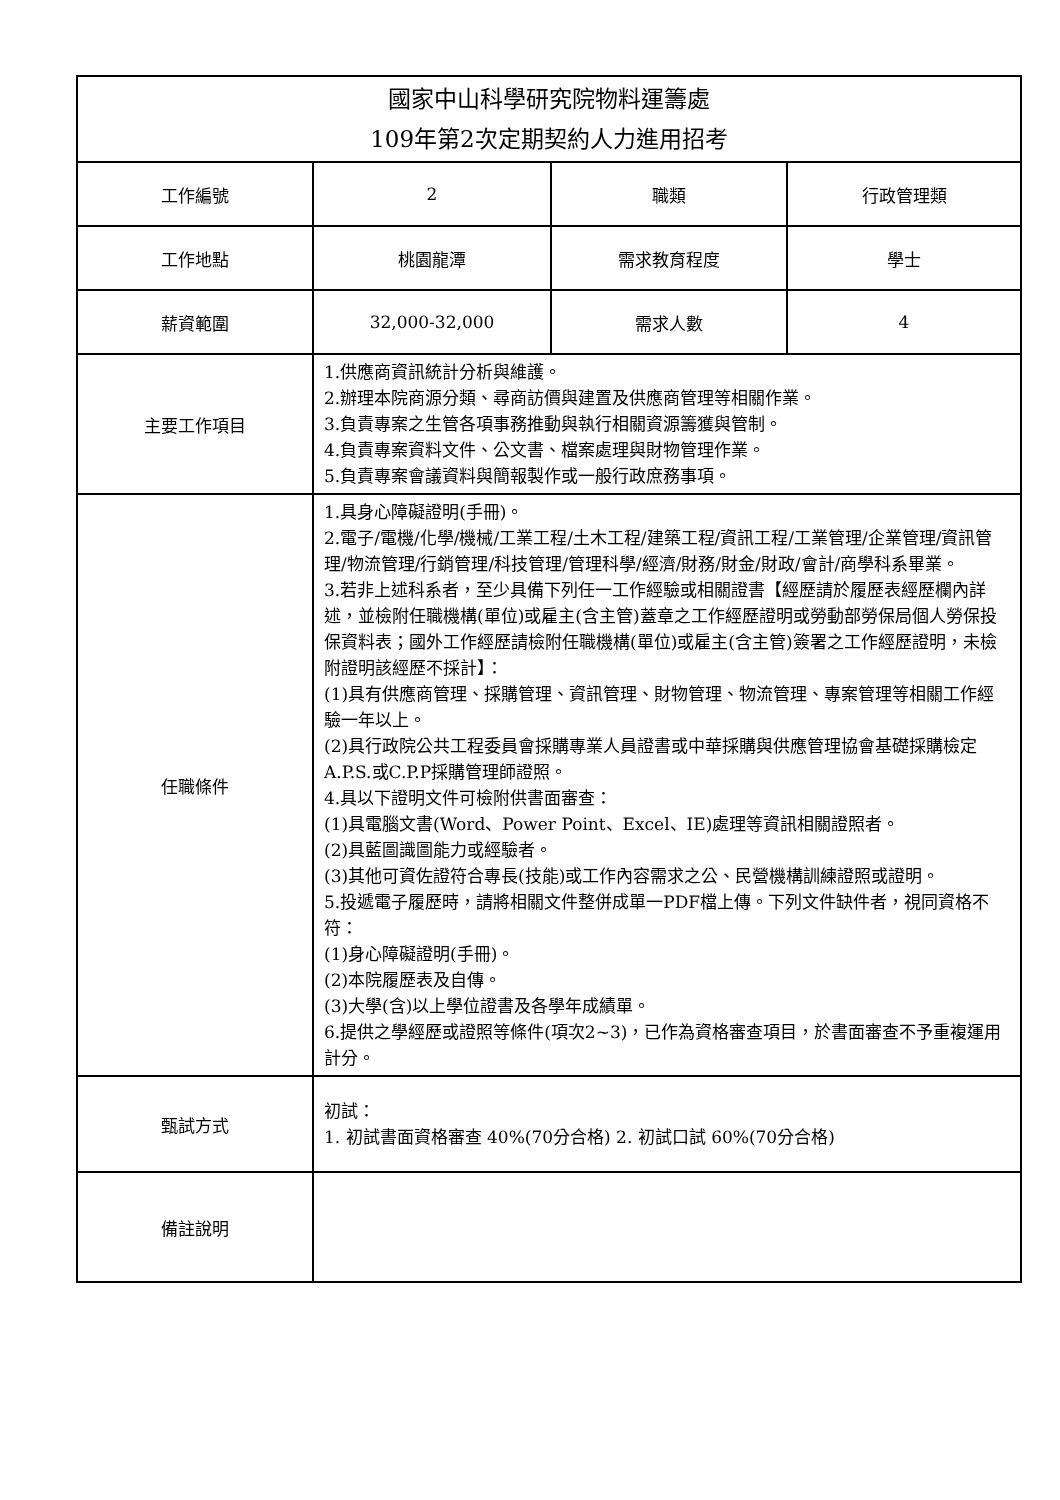| 國家中山科學研究院物料運籌處 109年第2次定期契約人力進用招考 | | | |
| 工作編號 | 2 | 職類 | 行政管理類 |
| 工作地點 | 桃園龍潭 | 需求教育程度 | 學士 |
| 薪資範圍 | 32,000-32,000 | 需求人數 | 4 |
| 主要工作項目 | 1.供應商資訊統計分析與維護。 2.辦理本院商源分類、尋商訪價與建置及供應商管理等相關作業。 3.負責專案之生管各項事務推動與執行相關資源籌獲與管制。 4.負責專案資料文件、公文書、檔案處理與財物管理作業。 5.負責專案會議資料與簡報製作或一般行政庶務事項。 | | |
| 任職條件 | 1.具身心障礙證明(手冊)。 2.電子/電機/化學/機械/工業工程/土木工程/建築工程/資訊工程/工業管理/企業管理/資訊管理/物流管理/行銷管理/科技管理/管理科學/經濟/財務/財金/財政/會計/商學科系畢業。 3.若非上述科系者，至少具備下列任一工作經驗或相關證書【經歷請於履歷表經歷欄內詳述，並檢附任職機構(單位)或雇主(含主管)蓋章之工作經歷證明或勞動部勞保局個人勞保投保資料表；國外工作經歷請檢附任職機構(單位)或雇主(含主管)簽署之工作經歷證明，未檢附證明該經歷不採計】： (1)具有供應商管理、採購管理、資訊管理、財物管理、物流管理、專案管理等相關工作經驗一年以上。 (2)具行政院公共工程委員會採購專業人員證書或中華採購與供應管理協會基礎採購檢定A.P.S.或C.P.P採購管理師證照。 4.具以下證明文件可檢附供書面審查： (1)具電腦文書(Word、Power Point、Excel、IE)處理等資訊相關證照者。 (2)具藍圖識圖能力或經驗者。 (3)其他可資佐證符合專長(技能)或工作內容需求之公、民營機構訓練證照或證明。 5.投遞電子履歷時，請將相關文件整併成單一PDF檔上傳。下列文件缺件者，視同資格不符： (1)身心障礙證明(手冊)。 (2)本院履歷表及自傳。 (3)大學(含)以上學位證書及各學年成績單。 6.提供之學經歷或證照等條件(項次2~3)，已作為資格審查項目，於書面審查不予重複運用計分。 | | |
| 甄試方式 | 初試： 1. 初試書面資格審查 40%(70分合格) 2. 初試口試 60%(70分合格) | | |
| 備註說明 | | | |